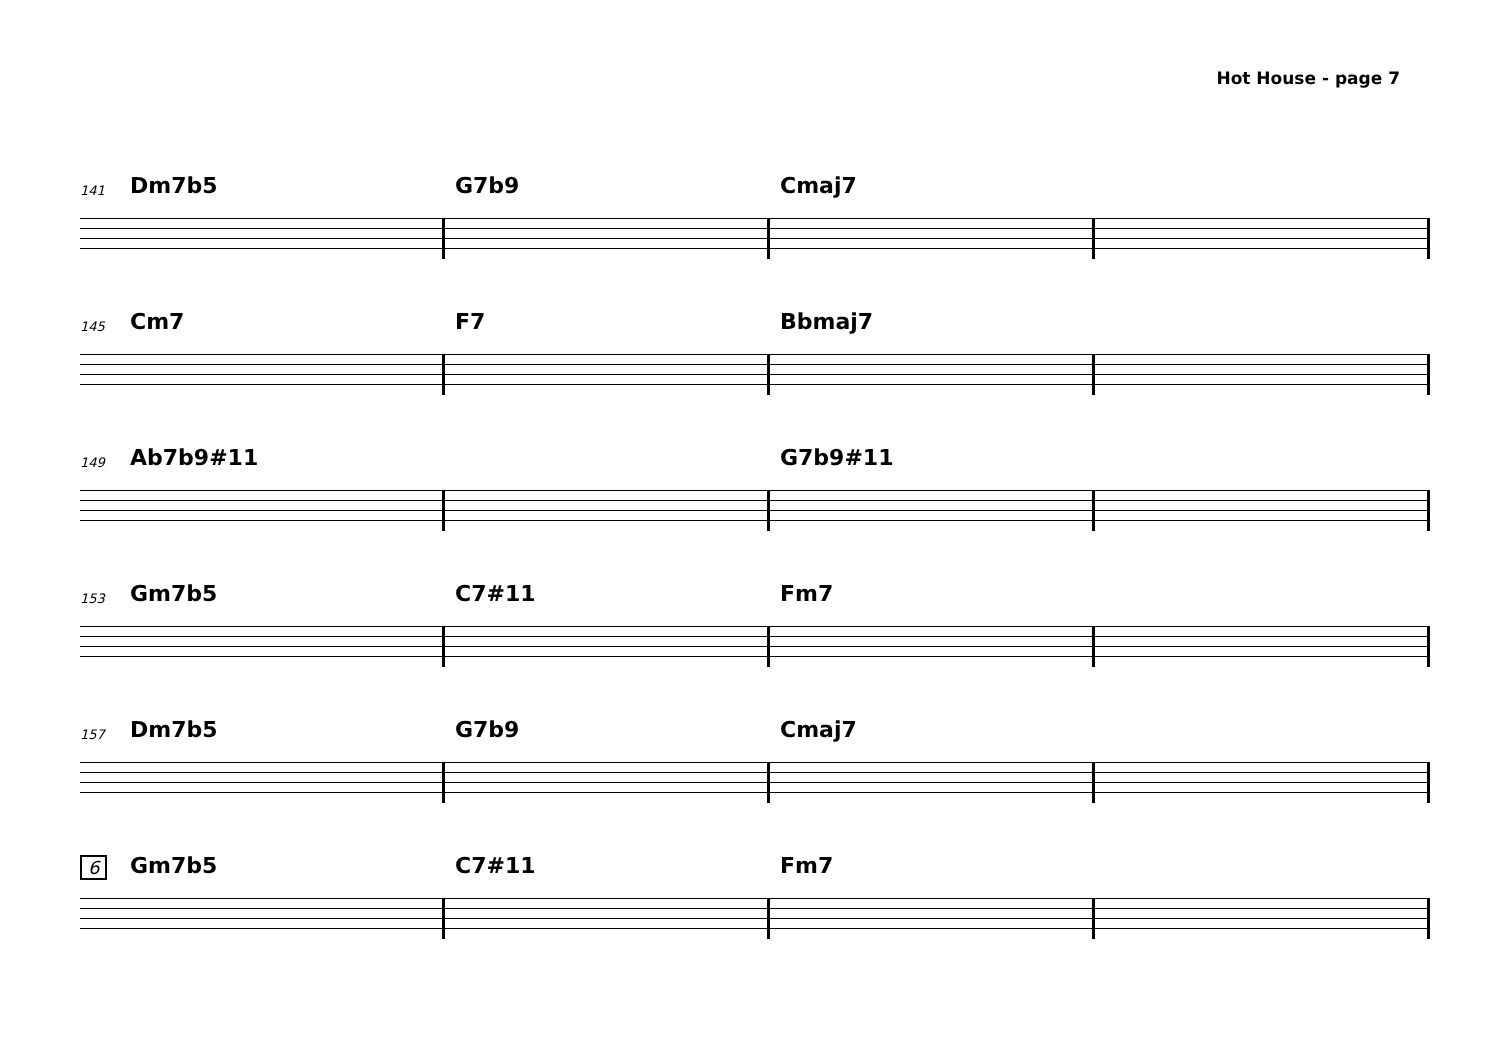Hot House - page 7
141 Dm7b5 G7b9 Cmaj7
145 Cm7 F7 Bbmaj7
149 Ab7b9#11 G7b9#11
153 Gm7b5 C7#11 Fm7
157 Dm7b5 G7b9 Cmaj7
6 Gm7b5 C7#11 Fm7